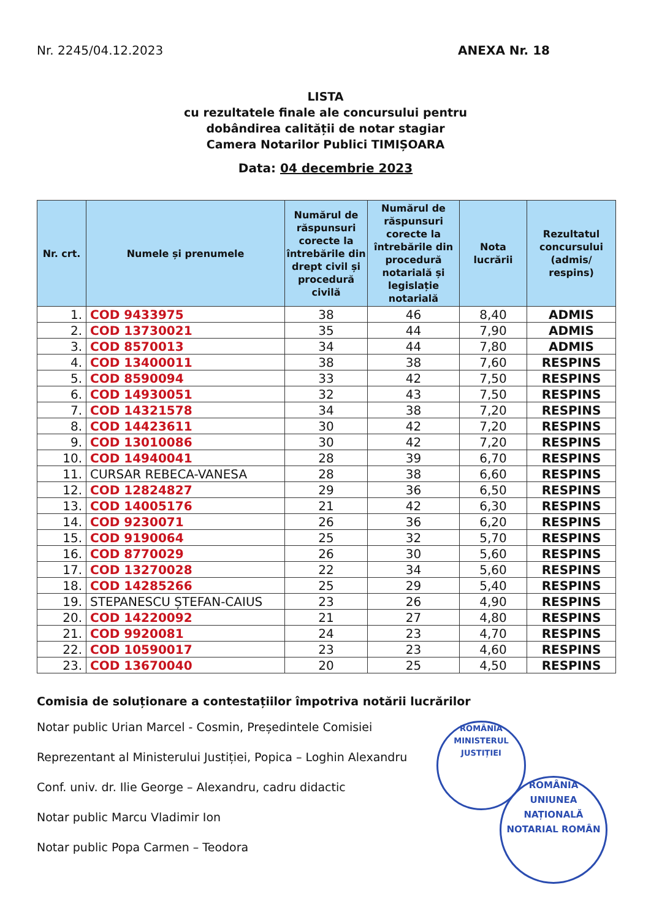Nr. 2245/04.12.2023 ANEXA Nr. 18
LISTA
cu rezultatele finale ale concursului pentru
dobândirea calității de notar stagiar
Camera Notarilor Publici TIMIȘOARA
Data: 04 decembrie 2023
| Nr. crt. | Numele și prenumele | Numărul de răspunsuri corecte la întrebările din drept civil și procedură civilă | Numărul de răspunsuri corecte la întrebările din procedură notarială și legislație notarială | Nota lucrării | Rezultatul concursului (admis/ respins) |
| --- | --- | --- | --- | --- | --- |
| 1. | COD 9433975 | 38 | 46 | 8,40 | ADMIS |
| 2. | COD 13730021 | 35 | 44 | 7,90 | ADMIS |
| 3. | COD 8570013 | 34 | 44 | 7,80 | ADMIS |
| 4. | COD 13400011 | 38 | 38 | 7,60 | RESPINS |
| 5. | COD 8590094 | 33 | 42 | 7,50 | RESPINS |
| 6. | COD 14930051 | 32 | 43 | 7,50 | RESPINS |
| 7. | COD 14321578 | 34 | 38 | 7,20 | RESPINS |
| 8. | COD 14423611 | 30 | 42 | 7,20 | RESPINS |
| 9. | COD 13010086 | 30 | 42 | 7,20 | RESPINS |
| 10. | COD 14940041 | 28 | 39 | 6,70 | RESPINS |
| 11. | CURSAR REBECA-VANESA | 28 | 38 | 6,60 | RESPINS |
| 12. | COD 12824827 | 29 | 36 | 6,50 | RESPINS |
| 13. | COD 14005176 | 21 | 42 | 6,30 | RESPINS |
| 14. | COD 9230071 | 26 | 36 | 6,20 | RESPINS |
| 15. | COD 9190064 | 25 | 32 | 5,70 | RESPINS |
| 16. | COD 8770029 | 26 | 30 | 5,60 | RESPINS |
| 17. | COD 13270028 | 22 | 34 | 5,60 | RESPINS |
| 18. | COD 14285266 | 25 | 29 | 5,40 | RESPINS |
| 19. | STEPANESCU ȘTEFAN-CAIUS | 23 | 26 | 4,90 | RESPINS |
| 20. | COD 14220092 | 21 | 27 | 4,80 | RESPINS |
| 21. | COD 9920081 | 24 | 23 | 4,70 | RESPINS |
| 22. | COD 10590017 | 23 | 23 | 4,60 | RESPINS |
| 23. | COD 13670040 | 20 | 25 | 4,50 | RESPINS |
Comisia de soluționare a contestațiilor împotriva notării lucrărilor
Notar public Urian Marcel - Cosmin, Președintele Comisiei
Reprezentant al Ministerului Justiției, Popica – Loghin Alexandru
Conf. univ. dr. Ilie George – Alexandru, cadru didactic
Notar public Marcu Vladimir Ion
Notar public Popa Carmen – Teodora
ROMÂNIA
MINISTERUL JUSTIȚIEI
ROMÂNIA
UNIUNEA NAȚIONALĂ
NOTARIAL ROMÂN